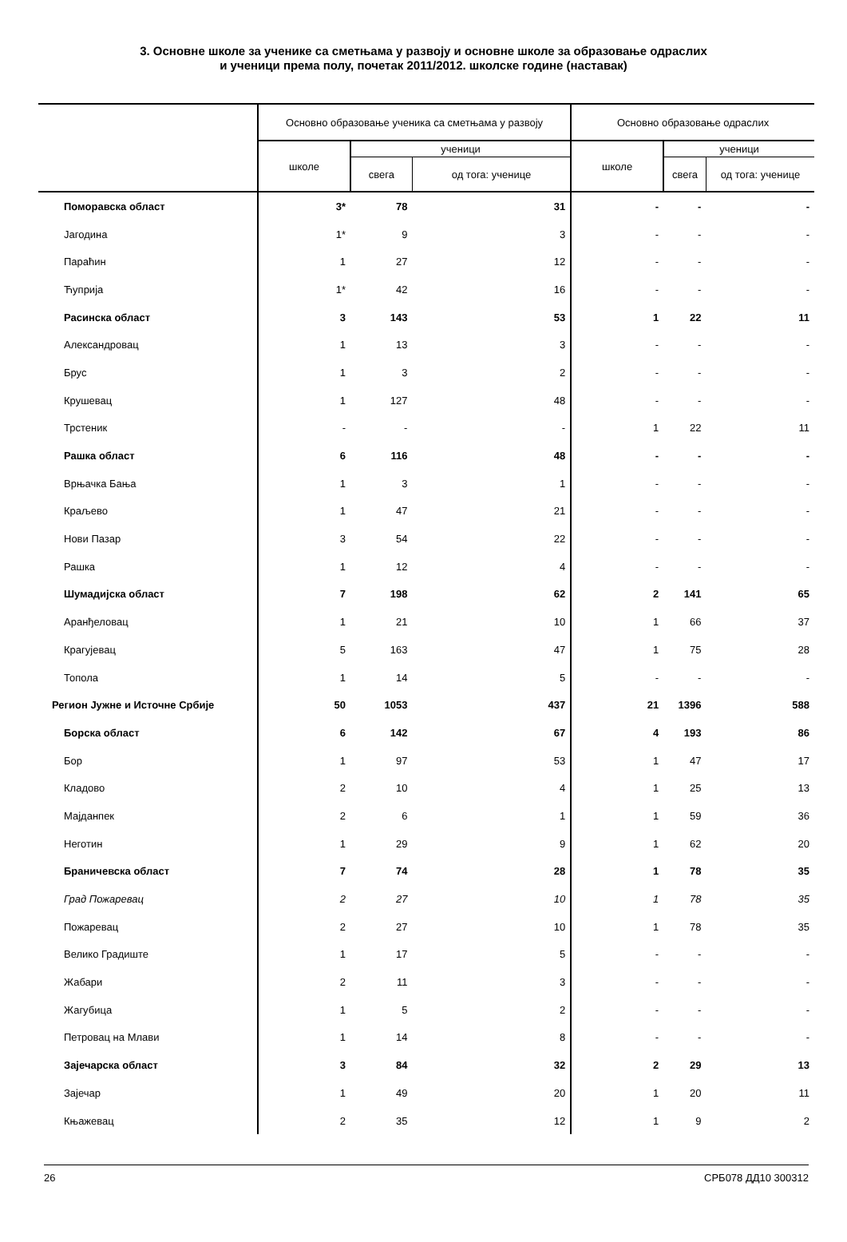3. Основне школе за ученике са сметњама у развоју и основне школе за образовање одраслих
и ученици према полу, почетак 2011/2012. школске године (наставак)
| | Основно образовање ученика са сметњама у развоју | | | Основно образовање одраслих | | |
| --- | --- | --- | --- | --- | --- | --- |
| | школе | ученици | | школе | ученици | |
| | | свега | од тога: ученице | | свега | од тога: ученице |
| Поморавска област | 3* | 78 | 31 | - | - | - |
| Јагодина | 1* | 9 | 3 | - | - | - |
| Параћин | 1 | 27 | 12 | - | - | - |
| Ћуприја | 1* | 42 | 16 | - | - | - |
| Расинска област | 3 | 143 | 53 | 1 | 22 | 11 |
| Александровац | 1 | 13 | 3 | - | - | - |
| Брус | 1 | 3 | 2 | - | - | - |
| Крушевац | 1 | 127 | 48 | - | - | - |
| Трстеник | - | - | - | 1 | 22 | 11 |
| Рашка област | 6 | 116 | 48 | - | - | - |
| Врњачка Бања | 1 | 3 | 1 | - | - | - |
| Краљево | 1 | 47 | 21 | - | - | - |
| Нови Пазар | 3 | 54 | 22 | - | - | - |
| Рашка | 1 | 12 | 4 | - | - | - |
| Шумадијска област | 7 | 198 | 62 | 2 | 141 | 65 |
| Аранђеловац | 1 | 21 | 10 | 1 | 66 | 37 |
| Крагујевац | 5 | 163 | 47 | 1 | 75 | 28 |
| Топола | 1 | 14 | 5 | - | - | - |
| Регион Јужне и Источне Србије | 50 | 1053 | 437 | 21 | 1396 | 588 |
| Борска област | 6 | 142 | 67 | 4 | 193 | 86 |
| Бор | 1 | 97 | 53 | 1 | 47 | 17 |
| Кладово | 2 | 10 | 4 | 1 | 25 | 13 |
| Мајданпек | 2 | 6 | 1 | 1 | 59 | 36 |
| Неготин | 1 | 29 | 9 | 1 | 62 | 20 |
| Браничевска област | 7 | 74 | 28 | 1 | 78 | 35 |
| Град Пожаревац | 2 | 27 | 10 | 1 | 78 | 35 |
| Пожаревац | 2 | 27 | 10 | 1 | 78 | 35 |
| Велико Градиште | 1 | 17 | 5 | - | - | - |
| Жабари | 2 | 11 | 3 | - | - | - |
| Жагубица | 1 | 5 | 2 | - | - | - |
| Петровац на Млави | 1 | 14 | 8 | - | - | - |
| Зајечарска област | 3 | 84 | 32 | 2 | 29 | 13 |
| Зајечар | 1 | 49 | 20 | 1 | 20 | 11 |
| Књажевац | 2 | 35 | 12 | 1 | 9 | 2 |
26 СРБ078 ДД10 300312